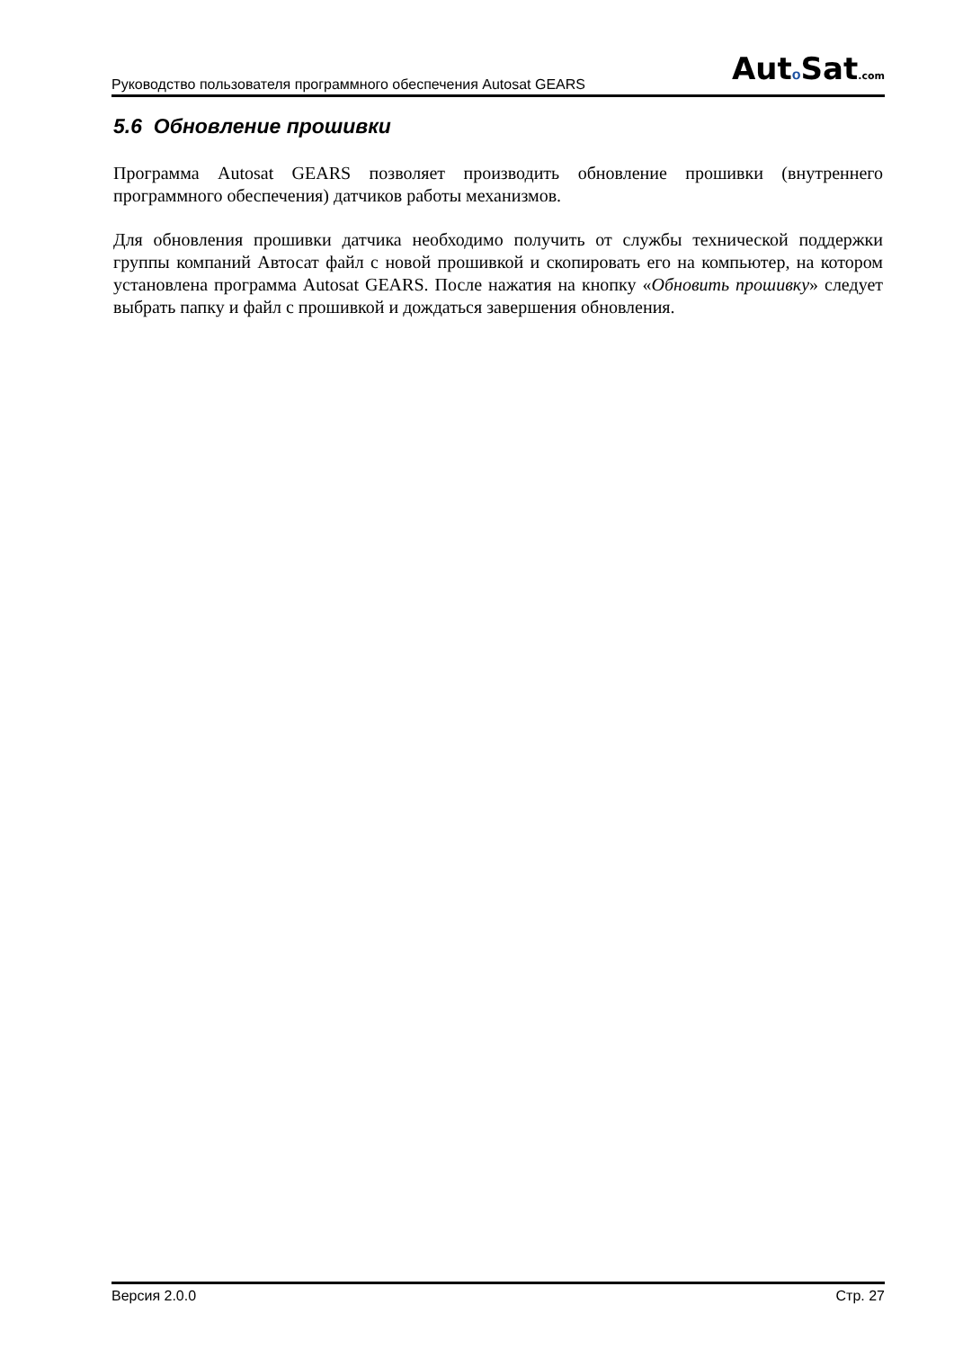Руководство пользователя программного обеспечения Autosat GEARS
Auto Sat.com
5.6 Обновление прошивки
Программа Autosat GEARS позволяет производить обновление прошивки (внутреннего программного обеспечения) датчиков работы механизмов.
Для обновления прошивки датчика необходимо получить от службы технической поддержки группы компаний Автосат файл с новой прошивкой и скопировать его на компьютер, на котором установлена программа Autosat GEARS. После нажатия на кнопку «Обновить прошивку» следует выбрать папку и файл с прошивкой и дождаться завершения обновления.
Версия 2.0.0 Стр. 27